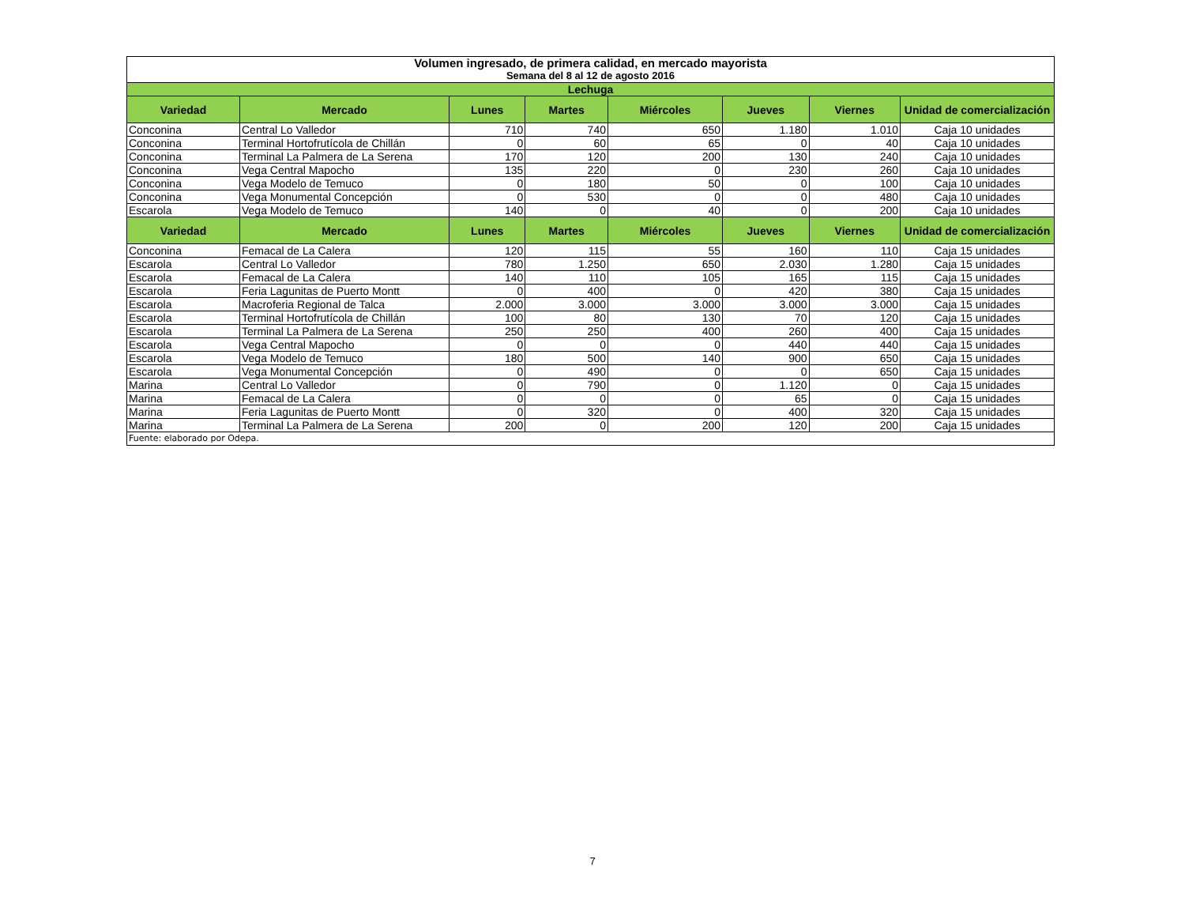| Volumen ingresado, de primera calidad, en mercado mayorista | | | | | | | |
| Semana del 8 al 12 de agosto 2016 | | | | | | | |
| Lechuga | | | | | | | |
| Variedad | Mercado | Lunes | Martes | Miércoles | Jueves | Viernes | Unidad de comercialización |
| Conconina | Central Lo Valledor | 710 | 740 | 650 | 1.180 | 1.010 | Caja 10 unidades |
| Conconina | Terminal Hortofrutícola de Chillán | 0 | 60 | 65 | 0 | 40 | Caja 10 unidades |
| Conconina | Terminal La Palmera de La Serena | 170 | 120 | 200 | 130 | 240 | Caja 10 unidades |
| Conconina | Vega Central Mapocho | 135 | 220 | 0 | 230 | 260 | Caja 10 unidades |
| Conconina | Vega Modelo de Temuco | 0 | 180 | 50 | 0 | 100 | Caja 10 unidades |
| Conconina | Vega Monumental Concepción | 0 | 530 | 0 | 0 | 480 | Caja 10 unidades |
| Escarola | Vega Modelo de Temuco | 140 | 0 | 40 | 0 | 200 | Caja 10 unidades |
| Variedad | Mercado | Lunes | Martes | Miércoles | Jueves | Viernes | Unidad de comercialización |
| Conconina | Femacal de La Calera | 120 | 115 | 55 | 160 | 110 | Caja 15 unidades |
| Escarola | Central Lo Valledor | 780 | 1.250 | 650 | 2.030 | 1.280 | Caja 15 unidades |
| Escarola | Femacal de La Calera | 140 | 110 | 105 | 165 | 115 | Caja 15 unidades |
| Escarola | Feria Lagunitas de Puerto Montt | 0 | 400 | 0 | 420 | 380 | Caja 15 unidades |
| Escarola | Macroferia Regional de Talca | 2.000 | 3.000 | 3.000 | 3.000 | 3.000 | Caja 15 unidades |
| Escarola | Terminal Hortofrutícola de Chillán | 100 | 80 | 130 | 70 | 120 | Caja 15 unidades |
| Escarola | Terminal La Palmera de La Serena | 250 | 250 | 400 | 260 | 400 | Caja 15 unidades |
| Escarola | Vega Central Mapocho | 0 | 0 | 0 | 440 | 440 | Caja 15 unidades |
| Escarola | Vega Modelo de Temuco | 180 | 500 | 140 | 900 | 650 | Caja 15 unidades |
| Escarola | Vega Monumental Concepción | 0 | 490 | 0 | 0 | 650 | Caja 15 unidades |
| Marina | Central Lo Valledor | 0 | 790 | 0 | 1.120 | 0 | Caja 15 unidades |
| Marina | Femacal de La Calera | 0 | 0 | 0 | 65 | 0 | Caja 15 unidades |
| Marina | Feria Lagunitas de Puerto Montt | 0 | 320 | 0 | 400 | 320 | Caja 15 unidades |
| Marina | Terminal La Palmera de La Serena | 200 | 0 | 200 | 120 | 200 | Caja 15 unidades |
| Fuente: elaborado por Odepa. | | | | | | | |
7